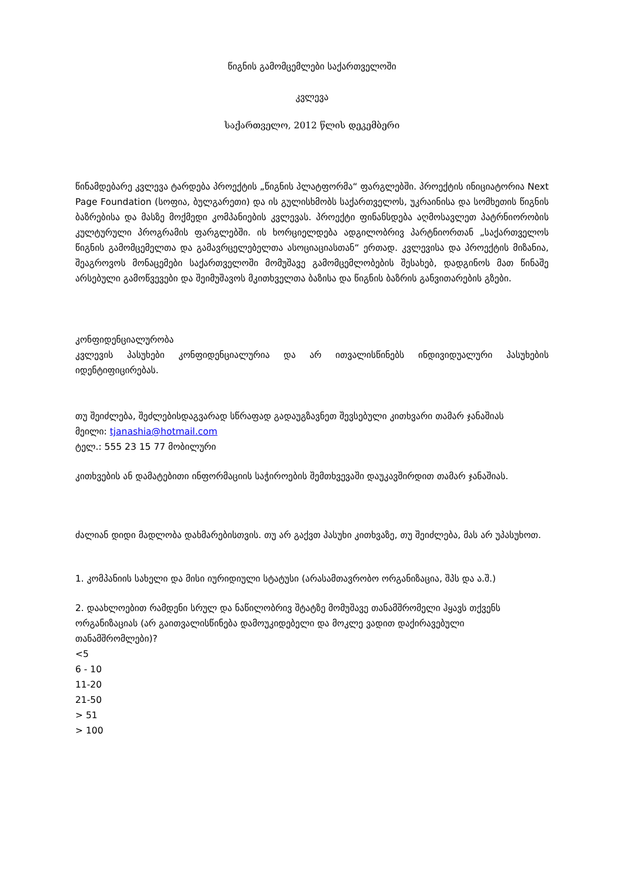წიგნის გამომცემლები საქართველოში
კვლევა
საქართველო, 2012 წლის დეკემბერი
წინამდებარე კვლევა ტარდება პროექტის „წიგნის პლატფორმა“ ფარგლებში. პროექტის ინიციატორია Next Page Foundation (სოფია, ბულგარეთი) და ის გულისხმობს საქართველოს, უკრაინისა და სომხეთის წიგნის ბაზრებისა და მასზე მოქმედი კომპანიების კვლევას. პროექტი ფინანსდება აღმოსავლეთ პატრნიორობის კულტურული პროგრამის ფარგლებში. ის ხორციელდება ადგილობრივ პარტნიორთან „საქართველოს წიგნის გამომცემელთა და გამავრცელებელთა ასოციაციასთან“ ერთად. კვლევისა და პროექტის მიზანია, შეაგროვოს მონაცემები საქართველოში მომუშავე გამომცემლობების შესახებ, დადგინოს მათ წინაშე არსებული გამოწვევები და შეიმუშავოს მკითხველთა ბაზისა და წიგნის ბაზრის განვითარების გზები.
კონფიდენციალურობა
კვლევის პასუხები კონფიდენციალურია და არ ითვალისწინებს ინდივიდუალური პასუხების იდენტიფიცირებას.
თუ შეიძლება, შეძლებისდაგვარად სწრაფად გადაუგზავნეთ შევსებული კითხვარი თამარ ჯანაშიას
მეილი: tjanashia@hotmail.com
ტელ.: 555 23 15 77 მობილური
კითხვების ან დამატებითი ინფორმაციის საჭიროების შემთხვევაში დაუკავშირდით თამარ ჯანაშიას.
ძალიან დიდი მადლობა დახმარებისთვის. თუ არ გაქვთ პასუხი კითხვაზე, თუ შეიძლება, მას არ უპასუხოთ.
1. კომპანიის სახელი და მისი იურიდიული სტატუსი (არასამთავრობო ორგანიზაცია, შპს და ა.შ.)
2. დაახლოებით რამდენი სრულ და ნაწილობრივ შტატზე მომუშავე თანამშრომელი ჰყავს თქვენს ორგანიზაციას (არ გაითვალისწინება დამოუკიდებელი და მოკლე ვადით დაქირავებული თანამშრომლები)?
<5
6 - 10
11-20
21-50
> 51
> 100